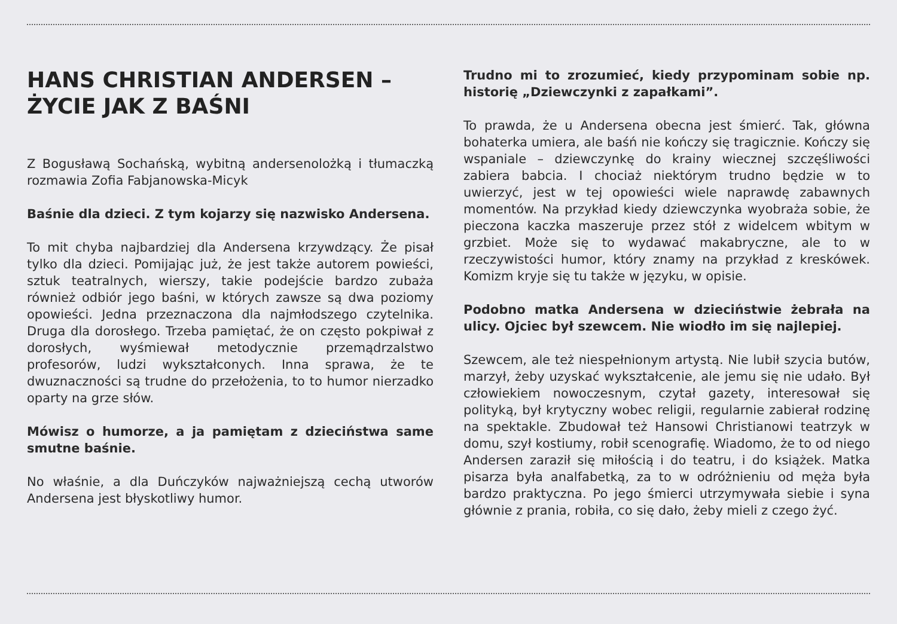HANS CHRISTIAN ANDERSEN –
ŻYCIE JAK Z BAŚNI
Z Bogusławą Sochańską, wybitną andersenolożką i tłumaczką rozmawia Zofia Fabjanowska-Micyk
Baśnie dla dzieci. Z tym kojarzy się nazwisko Andersena.
To mit chyba najbardziej dla Andersena krzywdzący. Że pisał tylko dla dzieci. Pomijając już, że jest także autorem powieści, sztuk teatralnych, wierszy, takie podejście bardzo zubaża również odbiór jego baśni, w których zawsze są dwa poziomy opowieści. Jedna przeznaczona dla najmłodszego czytelnika. Druga dla dorosłego. Trzeba pamiętać, że on często pokpiwał z dorosłych, wyśmiewał metodycznie przemądrzalstwo profesorów, ludzi wykształconych. Inna sprawa, że te dwuznaczności są trudne do przełożenia, to to humor nierzadko oparty na grze słów.
Mówisz o humorze, a ja pamiętam z dzieciństwa same smutne baśnie.
No właśnie, a dla Duńczyków najważniejszą cechą utworów Andersena jest błyskotliwy humor.
Trudno mi to zrozumieć, kiedy przypominam sobie np. historię „Dziewczynki z zapałkami”.
To prawda, że u Andersena obecna jest śmierć. Tak, główna bohaterka umiera, ale baśń nie kończy się tragicznie. Kończy się wspaniale – dziewczynkę do krainy wiecznej szczęśliwości zabiera babcia. I chociaż niektórym trudno będzie w to uwierzyć, jest w tej opowieści wiele naprawdę zabawnych momentów. Na przykład kiedy dziewczynka wyobraża sobie, że pieczona kaczka maszeruje przez stół z widelcem wbitym w grzbiet. Może się to wydawać makabryczne, ale to w rzeczywistości humor, który znamy na przykład z kreskówek. Komizm kryje się tu także w języku, w opisie.
Podobno matka Andersena w dzieciństwie żebrała na ulicy. Ojciec był szewcem. Nie wiodło im się najlepiej.
Szewcem, ale też niespełnionym artystą. Nie lubił szycia butów, marzył, żeby uzyskać wykształcenie, ale jemu się nie udało. Był człowiekiem nowoczesnym, czytał gazety, interesował się polityką, był krytyczny wobec religii, regularnie zabierał rodzinę na spektakle. Zbudował też Hansowi Christianowi teatrzyk w domu, szył kostiumy, robił scenografię. Wiadomo, że to od niego Andersen zaraził się miłością i do teatru, i do książek. Matka pisarza była analfabetką, za to w odróżnieniu od męża była bardzo praktyczna. Po jego śmierci utrzymywała siebie i syna głównie z prania, robiła, co się dało, żeby mieli z czego żyć.